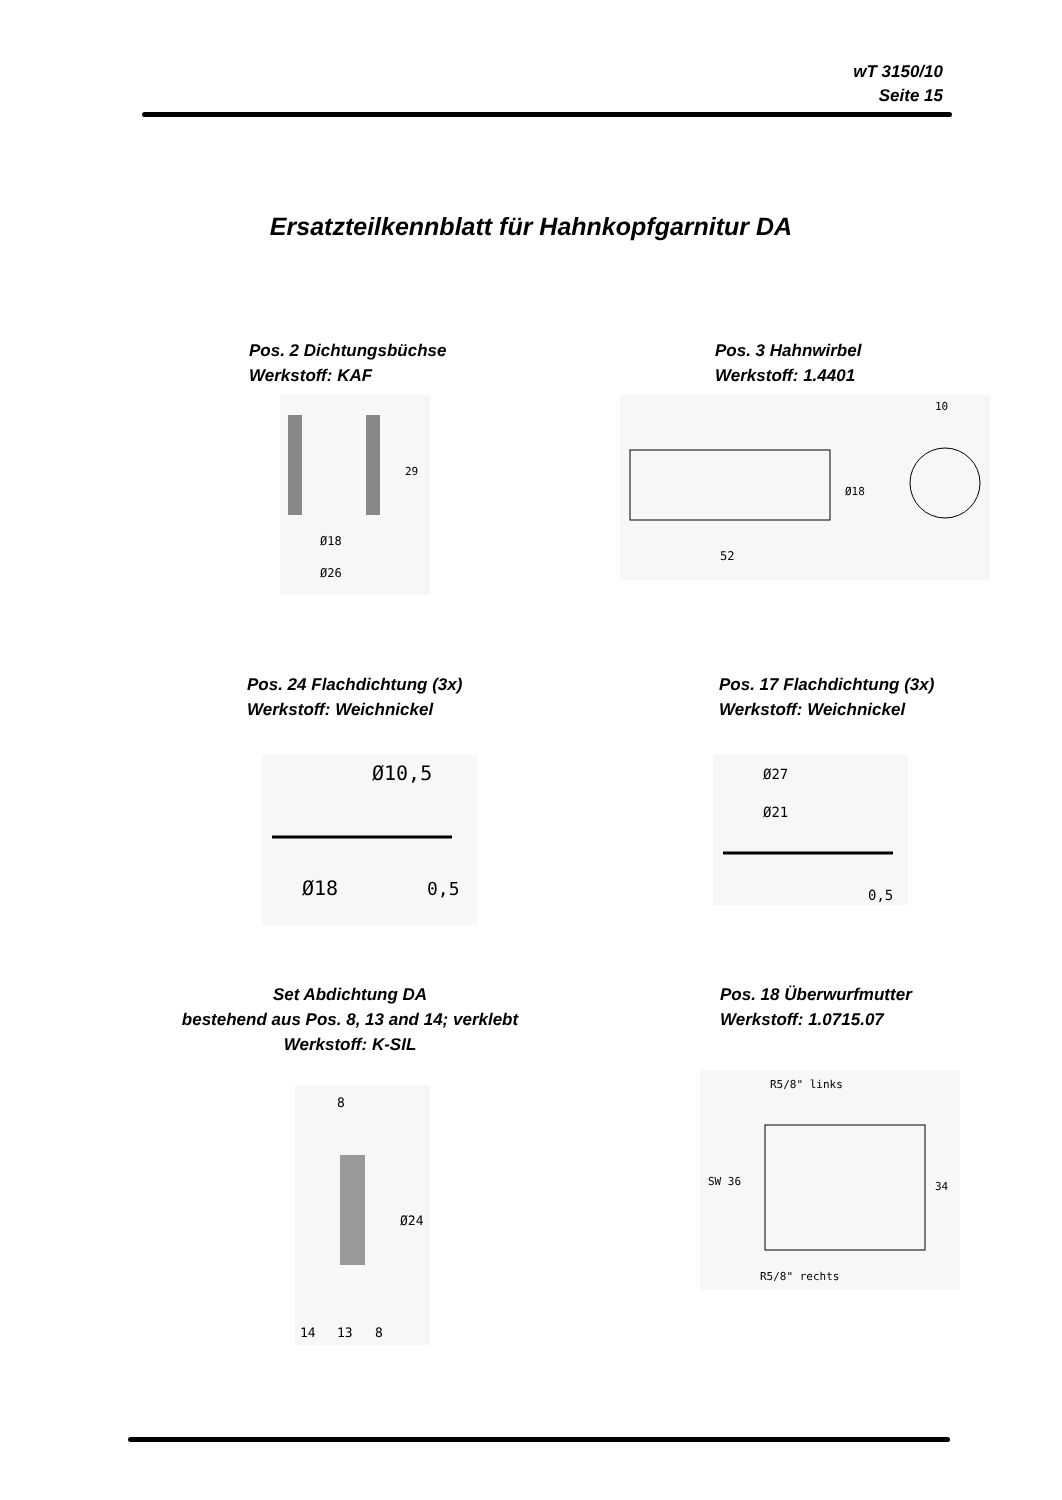wT 3150/10
Seite 15
Ersatzteilkennblatt für Hahnkopfgarnitur DA
Pos. 2 Dichtungsbüchse
Werkstoff: KAF
Pos. 3 Hahnwirbel
Werkstoff: 1.4401
Ø18
Ø26
29
52
Ø18
10
Pos. 24 Flachdichtung (3x)
Werkstoff: Weichnickel
Pos. 17 Flachdichtung (3x)
Werkstoff: Weichnickel
Ø10,5
Ø18
0,5
Ø27
Ø21
0,5
Set Abdichtung DA
bestehend aus Pos. 8, 13 and 14; verklebt
Werkstoff: K-SIL
Pos. 18 Überwurfmutter
Werkstoff: 1.0715.07
8
Ø24
14
13
8
R5/8" links
SW 36
34
R5/8" rechts